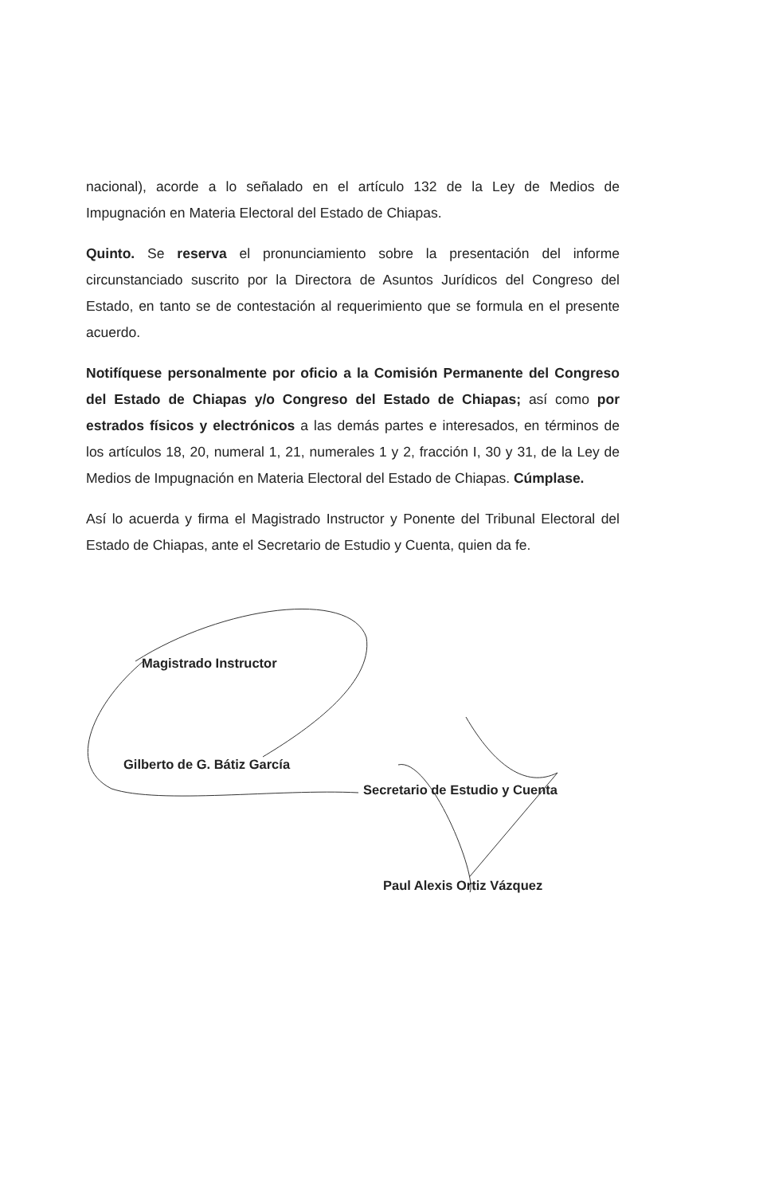nacional), acorde a lo señalado en el artículo 132 de la Ley de Medios de Impugnación en Materia Electoral del Estado de Chiapas.
Quinto. Se reserva el pronunciamiento sobre la presentación del informe circunstanciado suscrito por la Directora de Asuntos Jurídicos del Congreso del Estado, en tanto se de contestación al requerimiento que se formula en el presente acuerdo.
Notifíquese personalmente por oficio a la Comisión Permanente del Congreso del Estado de Chiapas y/o Congreso del Estado de Chiapas; así como por estrados físicos y electrónicos a las demás partes e interesados, en términos de los artículos 18, 20, numeral 1, 21, numerales 1 y 2, fracción I, 30 y 31, de la Ley de Medios de Impugnación en Materia Electoral del Estado de Chiapas. Cúmplase.
Así lo acuerda y firma el Magistrado Instructor y Ponente del Tribunal Electoral del Estado de Chiapas, ante el Secretario de Estudio y Cuenta, quien da fe.
Magistrado Instructor
Gilberto de G. Bátiz García
Secretario de Estudio y Cuenta
Paul Alexis Ortiz Vázquez